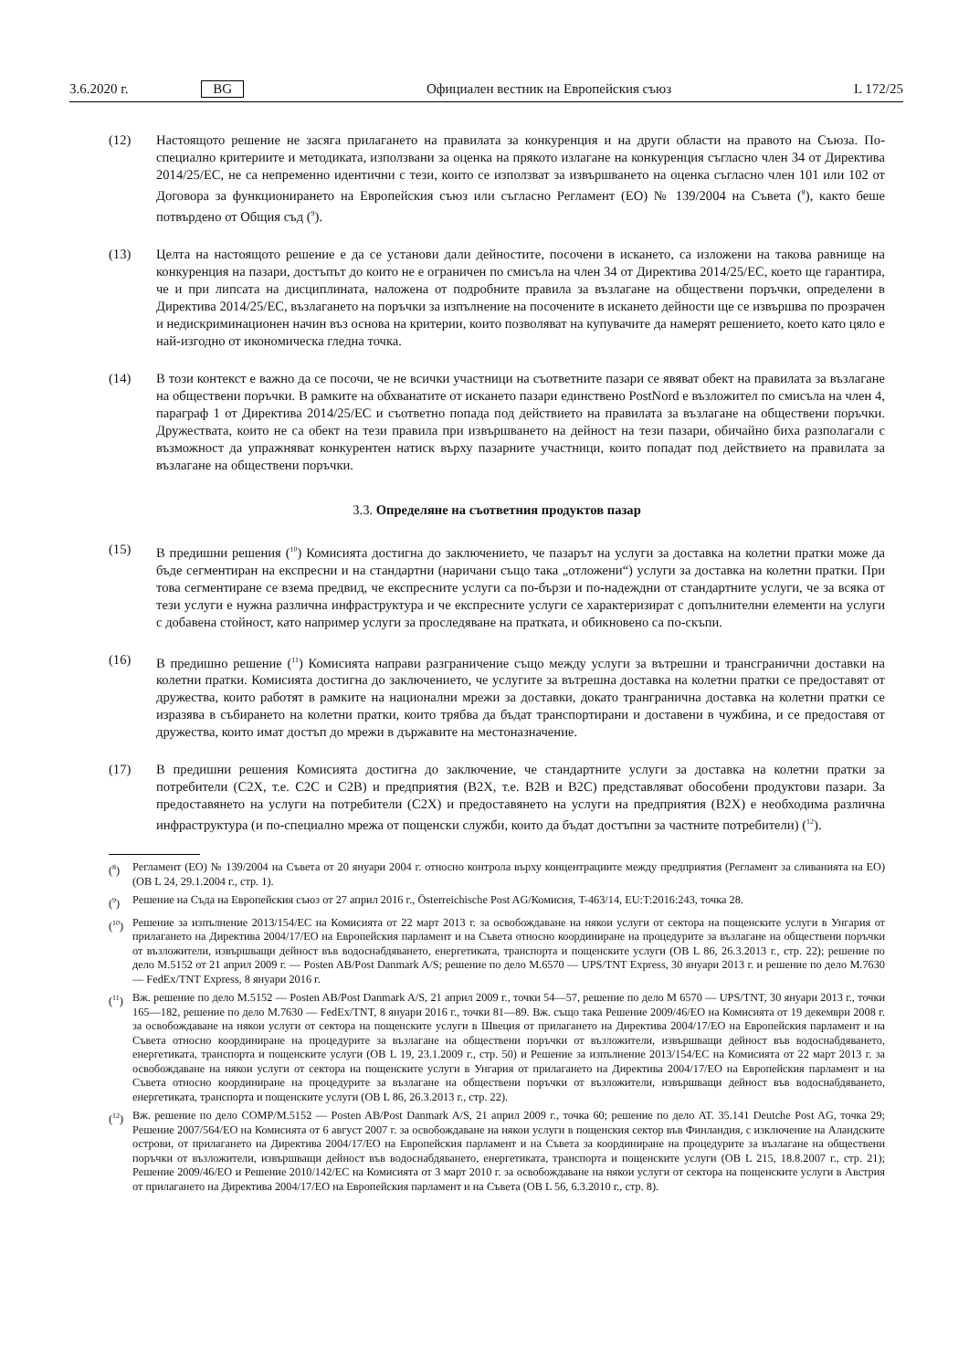3.6.2020 г. BG Официален вестник на Европейския съюз L 172/25
(12) Настоящото решение не засяга прилагането на правилата за конкуренция и на други области на правото на Съюза. По-специално критериите и методиката, използвани за оценка на прякото излагане на конкуренция съгласно член 34 от Директива 2014/25/ЕС, не са непременно идентични с тези, които се използват за извършването на оценка съгласно член 101 или 102 от Договора за функционирането на Европейския съюз или съгласно Регламент (ЕО) № 139/2004 на Съвета (<sup>8</sup>), както беше потвърдено от Общия съд (<sup>9</sup>).
(13) Целта на настоящото решение е да се установи дали дейностите, посочени в искането, са изложени на такова равнище на конкуренция на пазари, достъпът до които не е ограничен по смисъла на член 34 от Директива 2014/25/ЕС, което ще гарантира, че и при липсата на дисциплината, наложена от подробните правила за възлагане на обществени поръчки, определени в Директива 2014/25/ЕС, възлагането на поръчки за изпълнение на посочените в искането дейности ще се извършва по прозрачен и недискриминационен начин въз основа на критерии, които позволяват на купувачите да намерят решението, което като цяло е най-изгодно от икономическа гледна точка.
(14) В този контекст е важно да се посочи, че не всички участници на съответните пазари се явяват обект на правилата за възлагане на обществени поръчки. В рамките на обхванатите от искането пазари единствено PostNord е възложител по смисъла на член 4, параграф 1 от Директива 2014/25/ЕС и съответно попада под действието на правилата за възлагане на обществени поръчки. Дружествата, които не са обект на тези правила при извършването на дейност на тези пазари, обичайно биха разполагали с възможност да упражняват конкурентен натиск върху пазарните участници, които попадат под действието на правилата за възлагане на обществени поръчки.
3.3. Определяне на съответния продуктов пазар
(15) В предишни решения (<sup>10</sup>) Комисията достигна до заключението, че пазарът на услуги за доставка на колетни пратки може да бъде сегментиран на експресни и на стандартни (наричани също така „отложени“) услуги за доставка на колетни пратки. При това сегментиране се взема предвид, че експресните услуги са по-бързи и по-надеждни от стандартните услуги, че за всяка от тези услуги е нужна различна инфраструктура и че експресните услуги се характеризират с допълнителни елементи на услуги с добавена стойност, като например услуги за проследяване на пратката, и обикновено са по-скъпи.
(16) В предишно решение (<sup>11</sup>) Комисията направи разграничение също между услуги за вътрешни и трансгранични доставки на колетни пратки. Комисията достигна до заключението, че услугите за вътрешна доставка на колетни пратки се предоставят от дружества, които работят в рамките на национални мрежи за доставки, докато трангранична доставка на колетни пратки се изразява в събирането на колетни пратки, които трябва да бъдат транспортирани и доставени в чужбина, и се предоставя от дружества, които имат достъп до мрежи в държавите на местоназначение.
(17) В предишни решения Комисията достигна до заключение, че стандартните услуги за доставка на колетни пратки за потребители (C2X, т.е. C2C и C2B) и предприятия (B2X, т.е. B2B и B2C) представляват обособени продуктови пазари. За предоставянето на услуги на потребители (C2X) и предоставянето на услуги на предприятия (B2X) е необходима различна инфраструктура (и по-специално мрежа от пощенски служби, които да бъдат достъпни за частните потребители) (<sup>12</sup>).
(<sup>8</sup>) Регламент (ЕО) № 139/2004 на Съвета от 20 януари 2004 г. относно контрола върху концентрациите между предприятия (Регламент за сливанията на ЕО) (ОВ L 24, 29.1.2004 г., стр. 1).
(<sup>9</sup>) Решение на Съда на Европейския съюз от 27 април 2016 г., Österreichische Post AG/Комисия, T-463/14, EU:T:2016:243, точка 28.
(<sup>10</sup>)
Решение за изпълнение 2013/154/ЕС на Комисията от 22 март 2013 г. за освобождаване на някои услуги от сектора на пощенските услуги в Унгария от прилагането на Директива 2004/17/ЕО на Европейския парламент и на Съвета относно координиране на процедурите за възлагане на обществени поръчки от възложители, извършващи дейност във водоснабдяването, енергетиката, транспорта и пощенските услуги (ОВ L 86, 26.3.2013 г., стр. 22); решение по дело M.5152 от 21 април 2009 г. — Posten AB/Post Danmark A/S; решение по дело M.6570 — UPS/TNT Express, 30 януари 2013 г. и решение по дело M.7630 — FedEx/TNT Express, 8 януари 2016 г.
(<sup>11</sup>)
Вж. решение по дело M.5152 — Posten AB/Post Danmark A/S, 21 април 2009 г., точки 54—57, решение по дело M 6570 — UPS/TNT, 30 януари 2013 г., точки 165—182, решение по дело M.7630 — FedEx/TNT, 8 януари 2016 г., точки 81—89. Вж. също така Решение 2009/46/ЕО на Комисията от 19 декември 2008 г. за освобождаване на някои услуги от сектора на пощенските услуги в Швеция от прилагането на Директива 2004/17/ЕО на Европейския парламент и на Съвета относно координиране на процедурите за възлагане на обществени поръчки от възложители, извършващи дейност във водоснабдяването, енергетиката, транспорта и пощенските услуги (ОВ L 19, 23.1.2009 г., стр. 50) и Решение за изпълнение 2013/154/ЕС на Комисията от 22 март 2013 г. за освобождаване на някои услуги от сектора на пощенските услуги в Унгария от прилагането на Директива 2004/17/ЕО на Европейския парламент и на Съвета относно координиране на процедурите за възлагане на обществени поръчки от възложители, извършващи дейност във водоснабдяването, енергетиката, транспорта и пощенските услуги (ОВ L 86, 26.3.2013 г., стр. 22).
(<sup>12</sup>)
Вж. решение по дело COMP/M.5152 — Posten AB/Post Danmark A/S, 21 април 2009 г., точка 60; решение по дело AT. 35.141 Deutche Post AG, точка 29; Решение 2007/564/ЕО на Комисията от 6 август 2007 г. за освобождаване на някои услуги в пощенския сектор във Финландия, с изключение на Аландските острови, от прилагането на Директива 2004/17/ЕО на Европейския парламент и на Съвета за координиране на процедурите за възлагане на обществени поръчки от възложители, извършващи дейност във водоснабдяването, енергетиката, транспорта и пощенските услуги (ОВ L 215, 18.8.2007 г., стр. 21); Решение 2009/46/ЕО и Решение 2010/142/ЕС на Комисията от 3 март 2010 г. за освобождаване на някои услуги от сектора на пощенските услуги в Австрия от прилагането на Директива 2004/17/ЕО на Европейския парламент и на Съвета (ОВ L 56, 6.3.2010 г., стр. 8).